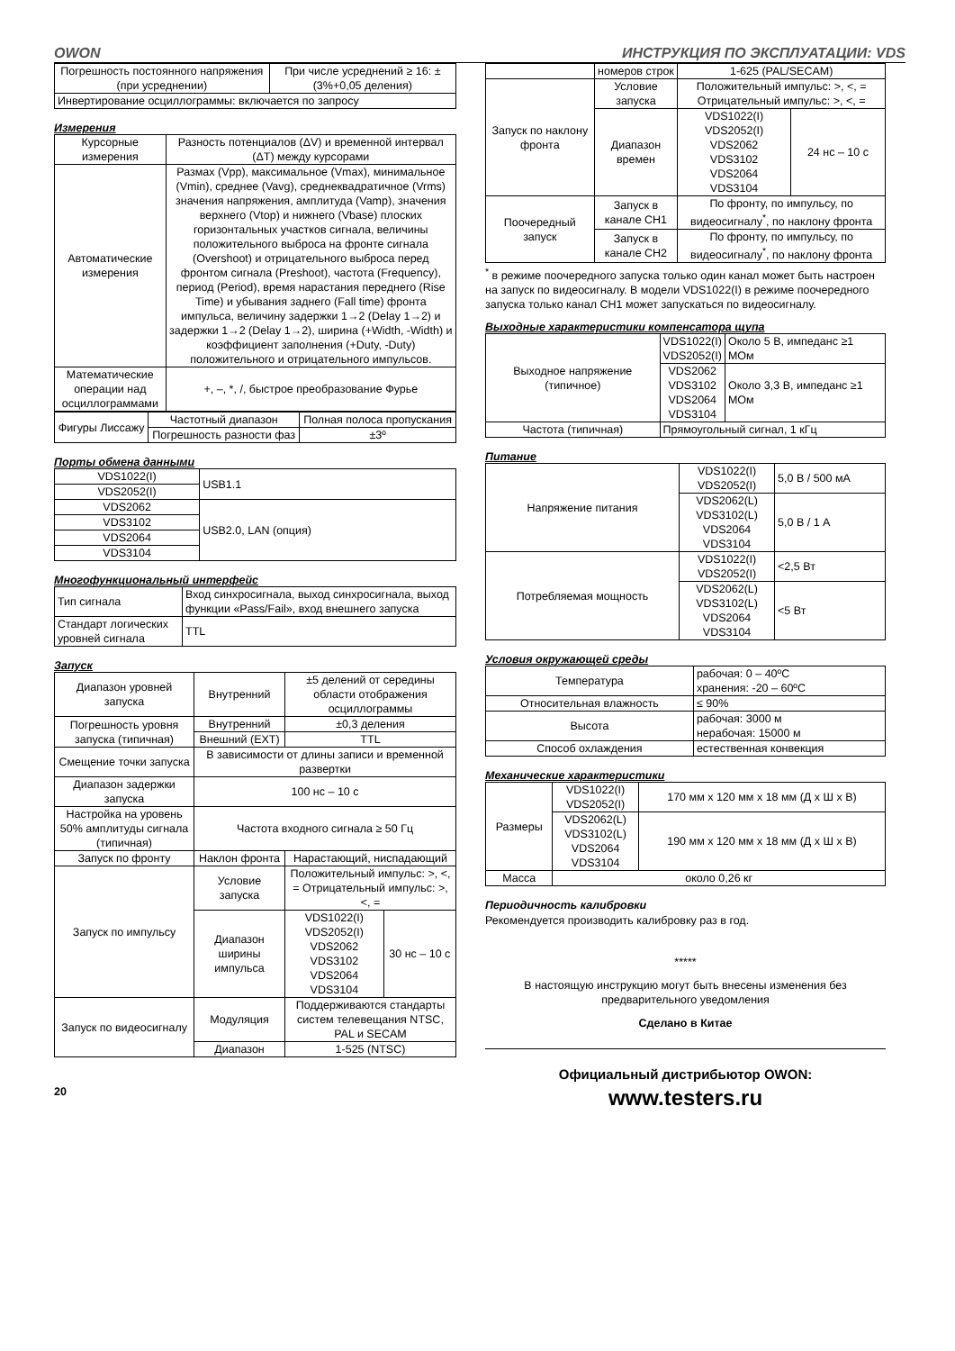OWON ИНСТРУКЦИЯ ПО ЭКСПЛУАТАЦИИ: VDS
| Погрешность постоянного напряжения (при усреднении) | При числе усреднений ≥ 16: ±(3%+0,05 деления) |
| Инвертирование осциллограммы: включается по запросу | |
Измерения
| Курсорные измерения | Разность потенциалов (ΔV) и временной интервал (ΔT) между курсорами |
| Автоматические измерения | Размах (Vpp), максимальное (Vmax), минимальное (Vmin), среднее (Vavg), среднеквадратичное (Vrms) значения напряжения, амплитуда (Vamp), значения верхнего (Vtop) и нижнего (Vbase) плоских горизонтальных участков сигнала, величины положительного выброса на фронте сигнала (Overshoot) и отрицательного выброса перед фронтом сигнала (Preshoot), частота (Frequency), период (Period), время нарастания переднего (Rise Time) и убывания заднего (Fall time) фронта импульса, величину задержки 1→2 (Delay 1→2) и задержки 1→2 (Delay 1→2), ширина (+Width, -Width) и коэффициент заполнения (+Duty, -Duty) положительного и отрицательного импульсов. |
| Математические операции над осциллограммами | +, –, *, /, быстрое преобразование Фурье |
| Фигуры Лиссажу | Частотный диапазон | Полная полоса пропускания |
| | Погрешность разности фаз | ±3º |
Порты обмена данными
| VDS1022(I) | USB1.1 |
| VDS2052(I) | |
| VDS2062 | USB2.0, LAN (опция) |
| VDS3102 | |
| VDS2064 | |
| VDS3104 | |
Многофункциональный интерфейс
| Тип сигнала | Вход синхросигнала, выход синхросигнала, выход функции «Pass/Fail», вход внешнего запуска |
| Стандарт логических уровней сигнала | TTL |
Запуск
| Диапазон уровней запуска | Внутренний | ±5 делений от середины области отображения осциллограммы | |
| Погрешность уровня запуска (типичная) | Внутренний | ±0,3 деления | |
| | Внешний (EXT) | TTL | |
| Смещение точки запуска | В зависимости от длины записи и временной развертки | | |
| Диапазон задержки запуска | 100 нс – 10 с | | |
| Настройка на уровень 50% амплитуды сигнала (типичная) | Частота входного сигнала ≥ 50 Гц | | |
| Запуск по фронту | Наклон фронта | Нарастающий, ниспадающий | |
| Запуск по импульсу | Условие запуска | Положительный импульс: >, <, = Отрицательный импульс: >, <, = | |
| | Диапазон ширины импульса | VDS1022(I) VDS2052(I) VDS2062 VDS3102 VDS2064 VDS3104 | 30 нс – 10 с |
| Запуск по видеосигналу | Модуляция | Поддерживаются стандарты систем телевещания NTSC, PAL и SECAM | |
| | Диапазон | 1-525 (NTSC) | |
20
| | номеров строк | 1-625 (PAL/SECAM) | |
| Запуск по наклону фронта | Условие запуска | Положительный импульс: >, <, = Отрицательный импульс: >, <, = | |
| | Диапазон времен | VDS1022(I) VDS2052(I) VDS2062 VDS3102 VDS2064 VDS3104 | 24 нс – 10 с |
| Поочередный запуск | Запуск в канале CH1 | По фронту, по импульсу, по видеосигналу<sup>*</sup>, по наклону фронта | |
| | Запуск в канале CH2 | По фронту, по импульсу, по видеосигналу<sup>*</sup>, по наклону фронта | |
<sup>*</sup> в режиме поочередного запуска только один канал может быть настроен на запуск по видеосигналу. В модели VDS1022(I) в режиме поочередного запуска только канал CH1 может запускаться по видеосигналу.
Выходные характеристики компенсатора щупа
| Выходное напряжение (типичное) | VDS1022(I) VDS2052(I) | Около 5 В, импеданс ≥1 МОм |
| | VDS2062 VDS3102 VDS2064 VDS3104 | Около 3,3 В, импеданс ≥1 МОм |
| Частота (типичная) | Прямоугольный сигнал, 1 кГц | |
Питание
| Напряжение питания | VDS1022(I) VDS2052(I) | 5,0 В / 500 мА |
| | VDS2062(L) VDS3102(L) VDS2064 VDS3104 | 5,0 В / 1 А |
| Потребляемая мощность | VDS1022(I) VDS2052(I) | <2,5 Вт |
| | VDS2062(L) VDS3102(L) VDS2064 VDS3104 | <5 Вт |
Условия окружающей среды
| Температура | рабочая: 0 – 40ºC хранения: -20 – 60ºC |
| Относительная влажность | ≤ 90% |
| Высота | рабочая: 3000 м нерабочая: 15000 м |
| Способ охлаждения | естественная конвекция |
Механические характеристики
| Размеры | VDS1022(I) VDS2052(I) | 170 мм x 120 мм x 18 мм (Д x Ш x В) |
| | VDS2062(L) VDS3102(L) VDS2064 VDS3104 | 190 мм x 120 мм x 18 мм (Д x Ш x В) |
| Масса | около 0,26 кг | |
Периодичность калибровки
Рекомендуется производить калибровку раз в год.
*****
В настоящую инструкцию могут быть внесены изменения без предварительного уведомления
Сделано в Китае
Официальный дистрибьютор OWON:
www.testers.ru